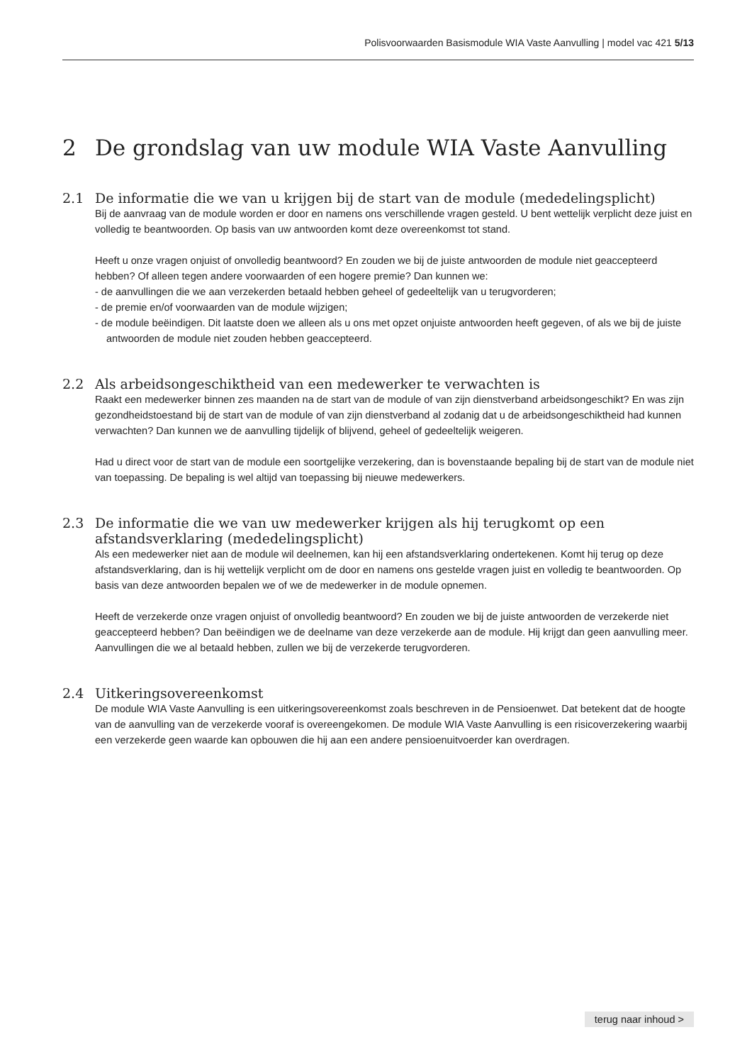Polisvoorwaarden Basismodule WIA Vaste Aanvulling | model vac 421 5/13
2 De grondslag van uw module WIA Vaste Aanvulling
2.1 De informatie die we van u krijgen bij de start van de module (mededelingsplicht)
Bij de aanvraag van de module worden er door en namens ons verschillende vragen gesteld. U bent wettelijk verplicht deze juist en volledig te beantwoorden. Op basis van uw antwoorden komt deze overeenkomst tot stand.
Heeft u onze vragen onjuist of onvolledig beantwoord? En zouden we bij de juiste antwoorden de module niet geaccepteerd hebben? Of alleen tegen andere voorwaarden of een hogere premie? Dan kunnen we:
- de aanvullingen die we aan verzekerden betaald hebben geheel of gedeeltelijk van u terugvorderen;
- de premie en/of voorwaarden van de module wijzigen;
- de module beëindigen. Dit laatste doen we alleen als u ons met opzet onjuiste antwoorden heeft gegeven, of als we bij de juiste antwoorden de module niet zouden hebben geaccepteerd.
2.2 Als arbeidsongeschiktheid van een medewerker te verwachten is
Raakt een medewerker binnen zes maanden na de start van de module of van zijn dienstverband arbeids­ongeschikt? En was zijn gezondheidstoestand bij de start van de module of van zijn dienstverband al zodanig dat u de arbeidsongeschiktheid had kunnen verwachten? Dan kunnen we de aanvulling tijdelijk of blijvend, geheel of gedeeltelijk weigeren.
Had u direct voor de start van de module een soortgelijke verzekering, dan is bovenstaande bepaling bij de start van de module niet van toepassing. De bepaling is wel altijd van toepassing bij nieuwe medewerkers.
2.3 De informatie die we van uw medewerker krijgen als hij terugkomt op een afstandsverklaring (mededelingsplicht)
Als een medewerker niet aan de module wil deelnemen, kan hij een afstandsverklaring ondertekenen. Komt hij terug op deze afstandsverklaring, dan is hij wettelijk verplicht om de door en namens ons gestelde vragen juist en volledig te beantwoorden. Op basis van deze antwoorden bepalen we of we de medewerker in de module opnemen.
Heeft de verzekerde onze vragen onjuist of onvolledig beantwoord? En zouden we bij de juiste antwoorden de verzekerde niet geaccepteerd hebben? Dan beëindigen we de deelname van deze verzekerde aan de module. Hij krijgt dan geen aanvulling meer. Aanvullingen die we al betaald hebben, zullen we bij de verzekerde terug­vorderen.
2.4 Uitkeringsovereenkomst
De module WIA Vaste Aanvulling is een uitkeringsovereenkomst zoals beschreven in de Pensioenwet. Dat betekent dat de hoogte van de aanvulling van de verzekerde vooraf is overeengekomen. De module WIA Vaste Aanvulling is een risicoverzekering waarbij een verzekerde geen waarde kan opbouwen die hij aan een andere pensioen­uitvoerder kan overdragen.
terug naar inhoud >